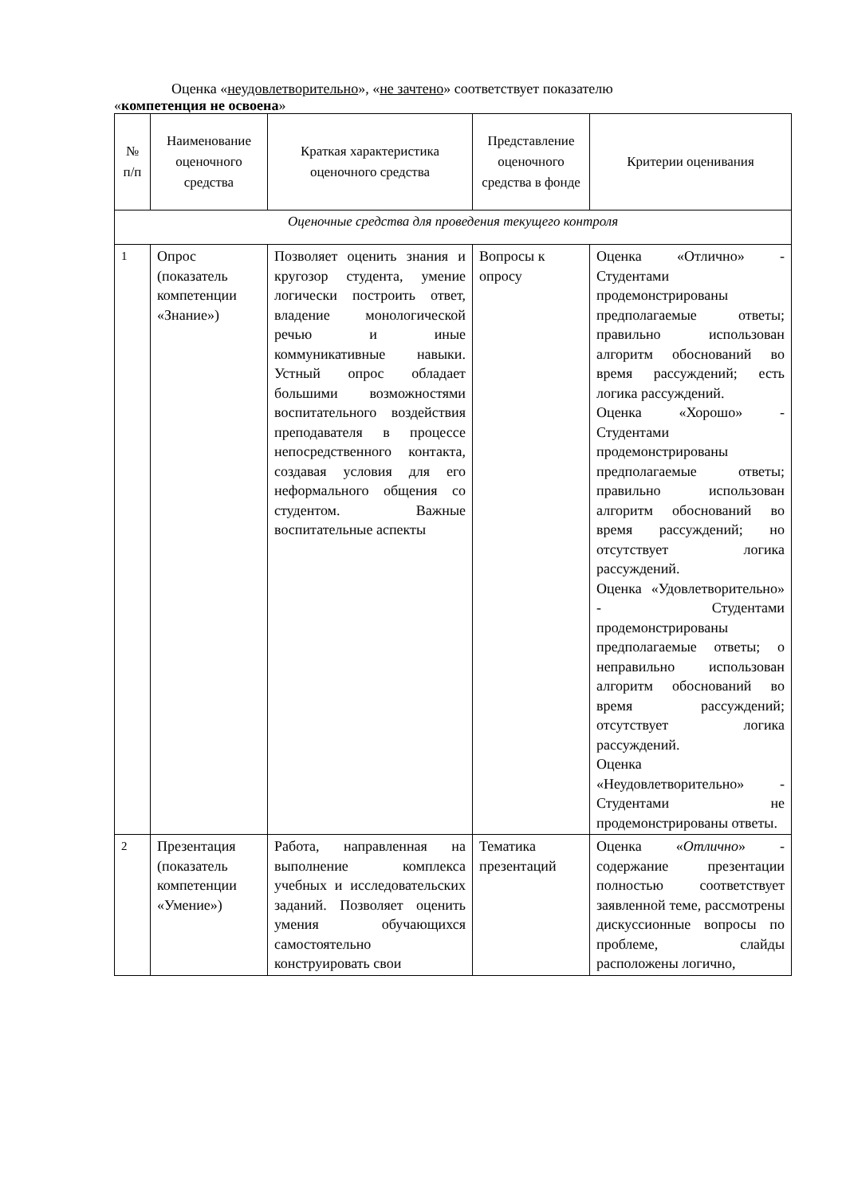Оценка «неудовлетворительно», «не зачтено» соответствует показателю
«компетенция не освоена»
| № п/п | Наименование оценочного средства | Краткая характеристика оценочного средства | Представление оценочного средства в фонде | Критерии оценивания |
| --- | --- | --- | --- | --- |
| Оценочные средства для проведения текущего контроля | | | | |
| 1 | Опрос (показатель компетенции «Знание») | Позволяет оценить знания и кругозор студента, умение логически построить ответ, владение монологической речью и иные коммуникативные навыки. Устный опрос обладает большими возможностями воспитательного воздействия преподавателя в процессе непосредственного контакта, создавая условия для его неформального общения со студентом. Важные воспитательные аспекты | Вопросы к опросу | Оценка «Отлично» - Студентами продемонстрированы предполагаемые ответы; правильно использован алгоритм обоснований во время рассуждений; есть логика рассуждений. Оценка «Хорошо» - Студентами продемонстрированы предполагаемые ответы; правильно использован алгоритм обоснований во время рассуждений; но отсутствует логика рассуждений. Оценка «Удовлетворительно» - Студентами продемонстрированы предполагаемые ответы; о неправильно использован алгоритм обоснований во время рассуждений; отсутствует логика рассуждений. Оценка «Неудовлетворительно» - Студентами не продемонстрированы ответы. |
| 2 | Презентация (показатель компетенции «Умение») | Работа, направленная на выполнение комплекса учебных и исследовательских заданий. Позволяет оценить умения обучающихся самостоятельно конструировать свои | Тематика презентаций | Оценка « Отлично » - содержание презентации полностью соответствует заявленной теме, рассмотрены дискуссионные вопросы по проблеме, слайды расположены логично, |